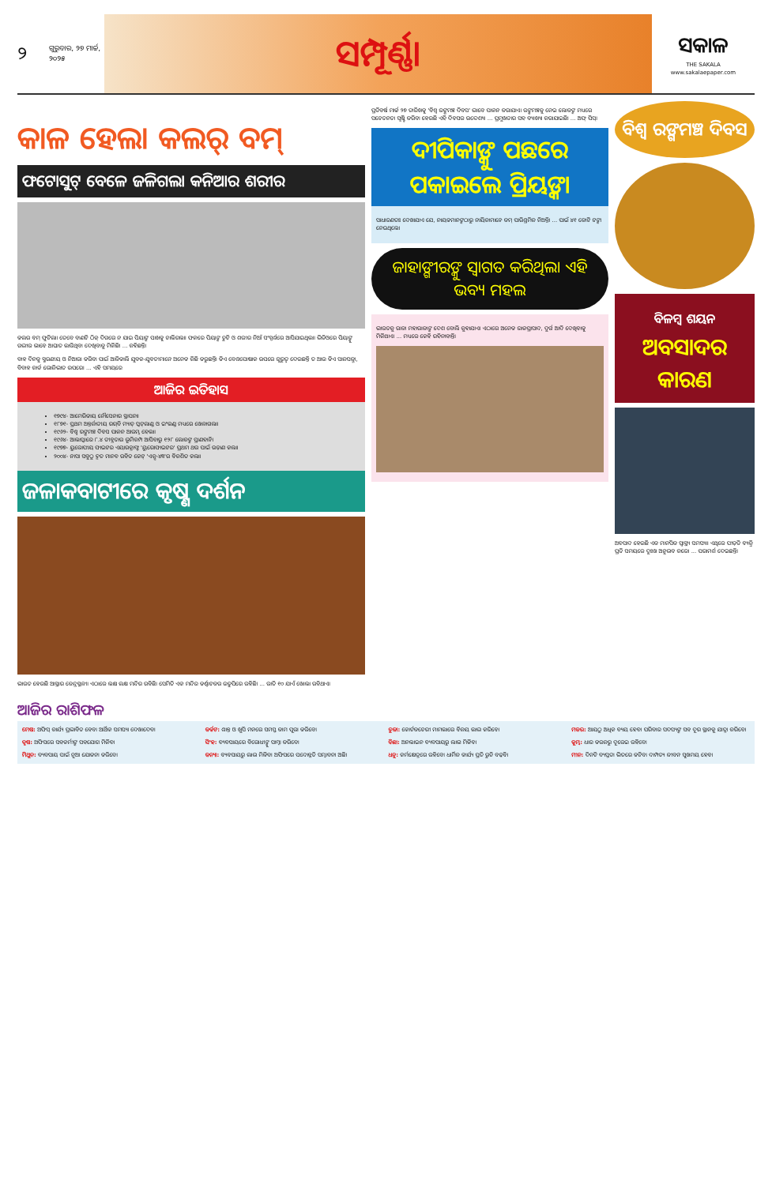୨
ଗୁରୁବାର, ୨୭ ମାର୍ଚ୍ଚ, ୨୦୨୫
ସମ୍ପୂର୍ଣ୍ଣା
ସକାଳ
THE SAKALA
www.sakalaepaper.com
କାଳ ହେଲା କଲର୍ ବମ୍
ଫଟୋସୁଟ୍ ବେଳେ ଜଳିଗଲା କନିଆର ଶରୀର
କଲର ବମ୍ ଫୁଟିଲା। ତେବେ ବାଣଟି ଠିକ୍ ଦିଗରେ ନ ଯାଇ ପିୟାଙ୍କ ପାଖକୁ ଚାଲିଗଲା। ଫଳରେ ପିୟାଙ୍କ ଚୁଟି ଓ ଶରୀର ନିଆଁ ସଂସ୍ପର୍ଶରେ ଆସିଯାଇଥିଲା। ଭିଡିଓରେ ପିୟାଙ୍କୁ ଗଭୀର ଭାବେ ଆଘାତ ଲାଗିଥିବା ଦେଖିବାକୁ ମିଳିଛି। ... କହିଛନ୍ତି।
ବାହ ଦିନକୁ ସ୍ମରଣୀୟ ଓ ନିଆରା କରିବା ପାଇଁ ଆଜିକାଲି ଯୁବକ-ଯୁବତୀମାନେ ଅନେକ କିଛି କରୁଛନ୍ତି। କିଏ ବେଶପୋଷାକ ଉପରେ ଗୁରୁତ୍ୱ ଦେଉଛନ୍ତି ତ ଆଉ କିଏ ସାଜସଜ୍ଜା, ବିବାହ କାର୍ଡ ଭୋଜିଭାତ ଉପରେ। ... ଏହି ସମୟରେ
ଆଜିର ଇତିହାସ
୧୭୯୪- ଆମେରିକାୟ ନୌସେନାର ସ୍ଥାପନା।
୧୮୭୧- ପ୍ରଥମ ଅନ୍ତର୍ଜାତୀୟ ରଗ୍‌ବି ମ୍ୟାଚ୍ ସ୍କଟ୍‌ଲାଣ୍ଡ ଓ ଇଂଲଣ୍ଡ ମଧ୍ୟରେ ଖେଳାଗଲା।
୧୯୬୨- ବିଶ୍ୱ ରଙ୍ଗମଞ୍ଚ ଦିବସ ପାଳନ ଆରମ୍ଭ ହେଲା।
୧୯୬୪- ଆଲାସ୍କାରେ ୮.୪ ତୀବ୍ରତାର ଭୂମିକମ୍ପ ଆସିବାରୁ ୧୨୮ ଲୋକଙ୍କ ପ୍ରାଣହାନି।
୧୯୭୭- ୟୁରୋପୀୟ ଫାଇଟର ଏୟାରକ୍ରାଫ୍ଟ 'ୟୁରୋଫାଇଟର' ପ୍ରଥମ ଥର ପାଇଁ ଉଡ଼ାଣ କଲା।
୨୦୦୪- ନାସା ସବୁଠୁ ଦ୍ରୁତ ମାନବ ରହିତ ଜେଟ୍ 'ଏକ୍ସ-୪୩'ର ବିକଶିତ କଲା।
ଜଳାକବାଟୀରେ କୃଷ୍ଣ ଦର୍ଶନ
ଭାରତ ହେଉଛି ଆସ୍ଥାର କେନ୍ଦ୍ରସ୍ଥଳୀ। ଏଠାରେ ଲକ୍ଷ ଲକ୍ଷ ମନ୍ଦିର ରହିଛି। ସେମିତି ଏକ ମନ୍ଦିର କର୍ଣ୍ଣାଟକର ଉଡୁପିରେ ରହିଛି। ... ରାତି ୧୦ ଯାଏଁ ଖୋଲା ରହିଥାଏ।
ପ୍ରତିବର୍ଷ ମାର୍ଚ୍ଚ ୨୭ ତାରିଖକୁ 'ବିଶ୍ୱ ରଙ୍ଗମଞ୍ଚ ଦିବସ' ଭାବେ ପାଳନ କରାଯାଏ। ରଙ୍ଗମଞ୍ଚକୁ ନେଇ ଲୋକଙ୍କ ମଧ୍ୟରେ ସଚେତନତା ସୃଷ୍ଟି କରିବା ହେଉଛି ଏହି ଦିବସର ଉଦ୍ଦେଶ୍ୟ। ... ପ୍ରମୁଖତାର ସହ ବ୍ୟାଖ୍ୟା କରାଯାଇଛି। ... ଅଫ୍ ପିସ୍।
ଦୀପିକାଙ୍କୁ ପଛରେ ପକାଇଲେ ପ୍ରିୟଙ୍କା
ସାଧାରଣତଃ ଦେଖାଯାଏ ଯେ, ନାୟକମାନଙ୍କଠାରୁ ନାୟିକାମାନେ କମ୍ ପାରିଶ୍ରମିକ ନିଅନ୍ତି। ... ପାଇଁ ୪୧ କୋଟି ଟଙ୍କା ନେଇଥିଲେ।
ଜାହାଙ୍ଗୀରଙ୍କୁ ସ୍ୱାଗତ କରିଥିଲା ଏହି ଭବ୍ୟ ମହଲ
ଭାରତକୁ ରାଜା ମହାରାଜାଙ୍କ ଦେଶ ବୋଲି କୁହାଯାଏ। ଏଠାରେ ଅନେକ ରାଜପ୍ରାସାଦ, ଦୁର୍ଗ ଆଦି ଦେଖିବାକୁ ମିଳିଥାଏ। ... ମଧ୍ୟରେ କେହି ରହିନାହାନ୍ତି।
ବିଶ୍ୱ ରଙ୍ଗମଞ୍ଚ ଦିବସ
ବିଳମ୍ବ ଶୟନ
ଅବସାଦର କାରଣ
ଅବସାଦ ହେଉଛି ଏକ ମାନସିକ ସ୍ୱାସ୍ଥ୍ୟ ସମସ୍ୟା। ଏଥିରେ ପୀଡ଼ିତ ବ୍ୟକ୍ତି ପ୍ରତି ସମୟରେ ଦୁଃଖ ଅନୁଭବ କରେ। ... ପରାମର୍ଶ ଦେଇଛନ୍ତି।
ଆଜିର ରାଶିଫଳ
ମେଷ: ଅଫିସ୍ କାର୍ଯ୍ୟ ପ୍ରଭାବିତ ହେବ। ଆର୍ଥିକ ସମସ୍ୟା ଦେଖାଦେବ।
କର୍କଟ: ଶାନ୍ତ ଓ ଖୁସି ମନରେ ସମସ୍ତ କାମ ପୂରା କରିବେ।
ତୁଳା: କୋର୍ଟକଚେରୀ ମାମଲାରେ ବିଜୟ ଲାଭ କରିବେ।
ମକର: ଆୟଠୁ ଅଧିକ ବ୍ୟୟ ହେବ। ପରିବାର ସଦସ୍ୟଙ୍କ ସହ ଦୂର ସ୍ଥାନକୁ ଯାତ୍ରା କରିବେ।
ବୃଷ: ଅଫିସରେ ସହକର୍ମୀଙ୍କ ସହଯୋଗ ମିଳିବ।
ସିଂହ: ବ୍ୟବସାୟରେ ବିରୋଧୀଙ୍କୁ ସାମ୍ନା କରିବେ।
ବିଛା: ଅନଲାଇନ ବ୍ୟବସାୟରୁ ଲାଭ ମିଳିବ।
କୁମ୍ଭ: ଧାର କରଜରୁ ଦୂରେଇ ରହିବେ।
ମିଥୁନ: ବ୍ୟବସାୟ ପାଇଁ ନୂଆ ଯୋଜନା କରିବେ।
କନ୍ୟା: ବ୍ୟବସାୟରୁ ଲାଭ ମିଳିବ। ଅଫିସରେ ପଦୋନ୍ନତି ସମ୍ଭାବନା ଅଛି।
ଧନୁ: କର୍ମକ୍ଷେତ୍ରରେ ରହିବେ। ଧାର୍ମିକ କାର୍ଯ୍ୟ ପ୍ରତି ରୁଚି ବଢ଼ିବ।
ମୀନ: ଦିନଟି ବ୍ୟସ୍ତତା ଭିତରେ କଟିବ। ଦାମ୍ପତ୍ୟ ଜୀବନ ସୁଖମୟ ହେବ।